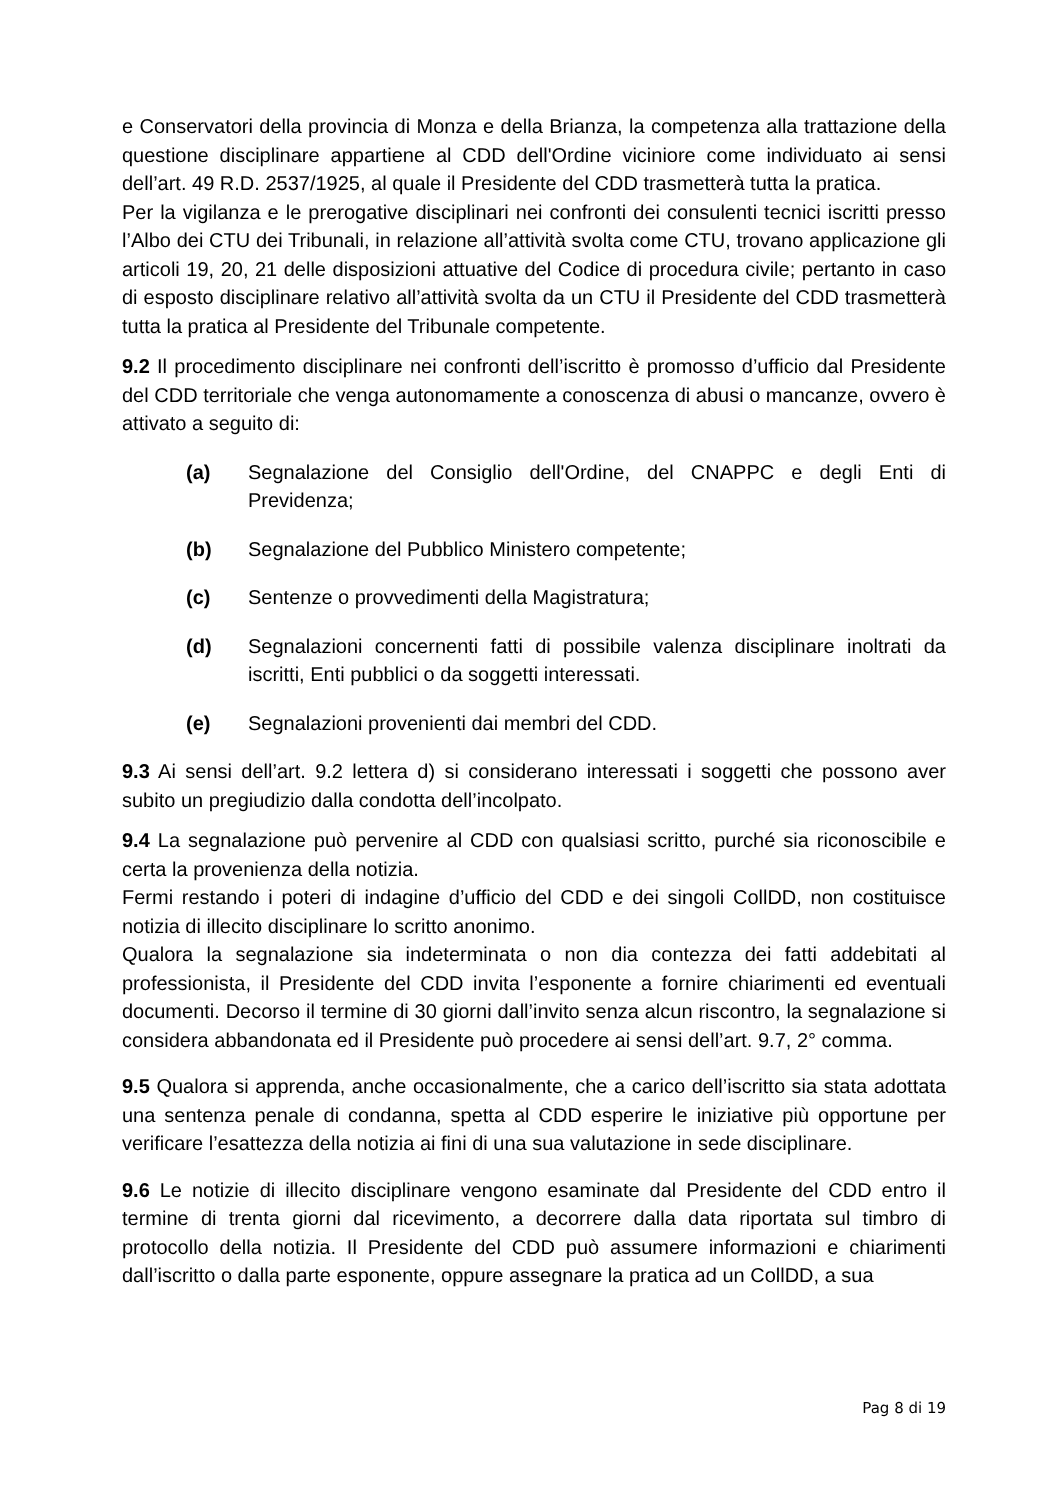e Conservatori della provincia di Monza e della Brianza, la competenza alla trattazione della questione disciplinare appartiene al CDD dell'Ordine viciniore come individuato ai sensi dell’art. 49 R.D. 2537/1925, al quale il Presidente del CDD trasmetterà tutta la pratica.
Per la vigilanza e le prerogative disciplinari nei confronti dei consulenti tecnici iscritti presso l’Albo dei CTU dei Tribunali, in relazione all’attività svolta come CTU, trovano applicazione gli articoli 19, 20, 21 delle disposizioni attuative del Codice di procedura civile; pertanto in caso di esposto disciplinare relativo all’attività svolta da un CTU il Presidente del CDD trasmetterà tutta la pratica al Presidente del Tribunale competente.
9.2 Il procedimento disciplinare nei confronti dell’iscritto è promosso d’ufficio dal Presidente del CDD territoriale che venga autonomamente a conoscenza di abusi o mancanze, ovvero è attivato a seguito di:
(a) Segnalazione del Consiglio dell'Ordine, del CNAPPC e degli Enti di Previdenza;
(b) Segnalazione del Pubblico Ministero competente;
(c) Sentenze o provvedimenti della Magistratura;
(d) Segnalazioni concernenti fatti di possibile valenza disciplinare inoltrati da iscritti, Enti pubblici o da soggetti interessati.
(e) Segnalazioni provenienti dai membri del CDD.
9.3 Ai sensi dell’art. 9.2 lettera d) si considerano interessati i soggetti che possono aver subito un pregiudizio dalla condotta dell’incolpato.
9.4 La segnalazione può pervenire al CDD con qualsiasi scritto, purché sia riconoscibile e certa la provenienza della notizia.
Fermi restando i poteri di indagine d’ufficio del CDD e dei singoli CollDD, non costituisce notizia di illecito disciplinare lo scritto anonimo.
Qualora la segnalazione sia indeterminata o non dia contezza dei fatti addebitati al professionista, il Presidente del CDD invita l’esponente a fornire chiarimenti ed eventuali documenti. Decorso il termine di 30 giorni dall’invito senza alcun riscontro, la segnalazione si considera abbandonata ed il Presidente può procedere ai sensi dell’art. 9.7, 2° comma.
9.5 Qualora si apprenda, anche occasionalmente, che a carico dell’iscritto sia stata adottata una sentenza penale di condanna, spetta al CDD esperire le iniziative più opportune per verificare l’esattezza della notizia ai fini di una sua valutazione in sede disciplinare.
9.6 Le notizie di illecito disciplinare vengono esaminate dal Presidente del CDD entro il termine di trenta giorni dal ricevimento, a decorrere dalla data riportata sul timbro di protocollo della notizia. Il Presidente del CDD può assumere informazioni e chiarimenti dall’iscritto o dalla parte esponente, oppure assegnare la pratica ad un CollDD, a sua
Pag 8 di 19